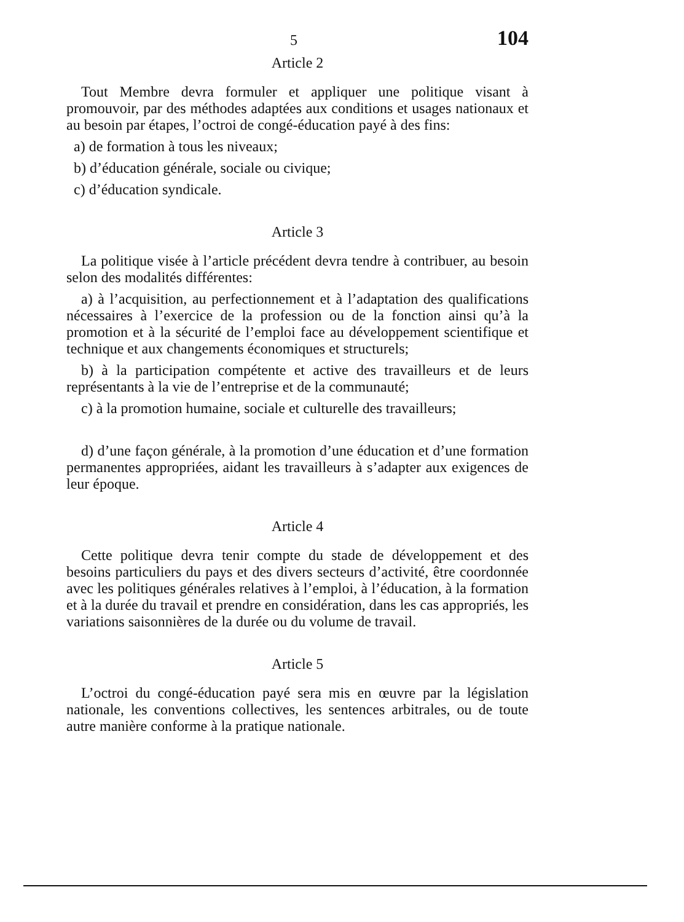5 104
Article 2
Tout Membre devra formuler et appliquer une politique visant à promouvoir, par des méthodes adaptées aux conditions et usages nationaux et au besoin par étapes, l’octroi de congé-éducation payé à des fins:
a) de formation à tous les niveaux;
b) d’éducation générale, sociale ou civique;
c) d’éducation syndicale.
Article 3
La politique visée à l’article précédent devra tendre à contribuer, au besoin selon des modalités différentes:
a) à l’acquisition, au perfectionnement et à l’adaptation des qualifications nécessaires à l’exercice de la profession ou de la fonction ainsi qu’à la promotion et à la sécurité de l’emploi face au développement scientifique et technique et aux changements économiques et structurels;
b) à la participation compétente et active des travailleurs et de leurs représentants à la vie de l’entreprise et de la communauté;
c) à la promotion humaine, sociale et culturelle des travailleurs;
d) d’une façon générale, à la promotion d’une éducation et d’une formation permanentes appropriées, aidant les travailleurs à s’adapter aux exigences de leur époque.
Article 4
Cette politique devra tenir compte du stade de développement et des besoins particuliers du pays et des divers secteurs d’activité, être coordonnée avec les politiques générales relatives à l’emploi, à l’éducation, à la formation et à la durée du travail et prendre en considération, dans les cas appropriés, les variations saisonnières de la durée ou du volume de travail.
Article 5
L’octroi du congé-éducation payé sera mis en œuvre par la législation nationale, les conventions collectives, les sentences arbitrales, ou de toute autre manière conforme à la pratique nationale.